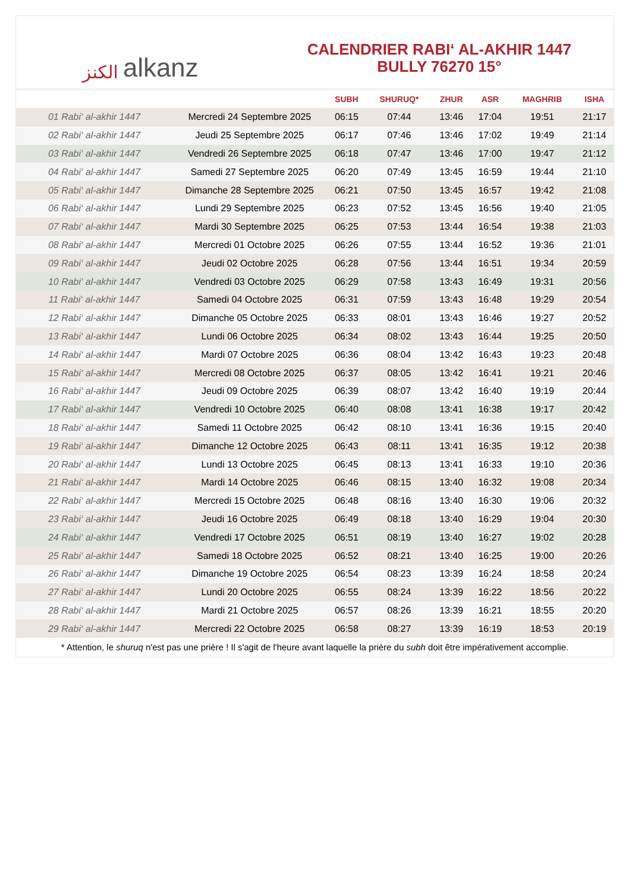الكنز alkanz
CALENDRIER RABI‘ AL-AKHIR 1447
BULLY 76270 15°
| | | SUBH | SHURUQ* | ZHUR | ASR | MAGHRIB | ISHA |
| --- | --- | --- | --- | --- | --- | --- | --- |
| 01 Rabi‘ al-akhir 1447 | Mercredi 24 Septembre 2025 | 06:15 | 07:44 | 13:46 | 17:04 | 19:51 | 21:17 |
| 02 Rabi‘ al-akhir 1447 | Jeudi 25 Septembre 2025 | 06:17 | 07:46 | 13:46 | 17:02 | 19:49 | 21:14 |
| 03 Rabi‘ al-akhir 1447 | Vendredi 26 Septembre 2025 | 06:18 | 07:47 | 13:46 | 17:00 | 19:47 | 21:12 |
| 04 Rabi‘ al-akhir 1447 | Samedi 27 Septembre 2025 | 06:20 | 07:49 | 13:45 | 16:59 | 19:44 | 21:10 |
| 05 Rabi‘ al-akhir 1447 | Dimanche 28 Septembre 2025 | 06:21 | 07:50 | 13:45 | 16:57 | 19:42 | 21:08 |
| 06 Rabi‘ al-akhir 1447 | Lundi 29 Septembre 2025 | 06:23 | 07:52 | 13:45 | 16:56 | 19:40 | 21:05 |
| 07 Rabi‘ al-akhir 1447 | Mardi 30 Septembre 2025 | 06:25 | 07:53 | 13:44 | 16:54 | 19:38 | 21:03 |
| 08 Rabi‘ al-akhir 1447 | Mercredi 01 Octobre 2025 | 06:26 | 07:55 | 13:44 | 16:52 | 19:36 | 21:01 |
| 09 Rabi‘ al-akhir 1447 | Jeudi 02 Octobre 2025 | 06:28 | 07:56 | 13:44 | 16:51 | 19:34 | 20:59 |
| 10 Rabi‘ al-akhir 1447 | Vendredi 03 Octobre 2025 | 06:29 | 07:58 | 13:43 | 16:49 | 19:31 | 20:56 |
| 11 Rabi‘ al-akhir 1447 | Samedi 04 Octobre 2025 | 06:31 | 07:59 | 13:43 | 16:48 | 19:29 | 20:54 |
| 12 Rabi‘ al-akhir 1447 | Dimanche 05 Octobre 2025 | 06:33 | 08:01 | 13:43 | 16:46 | 19:27 | 20:52 |
| 13 Rabi‘ al-akhir 1447 | Lundi 06 Octobre 2025 | 06:34 | 08:02 | 13:43 | 16:44 | 19:25 | 20:50 |
| 14 Rabi‘ al-akhir 1447 | Mardi 07 Octobre 2025 | 06:36 | 08:04 | 13:42 | 16:43 | 19:23 | 20:48 |
| 15 Rabi‘ al-akhir 1447 | Mercredi 08 Octobre 2025 | 06:37 | 08:05 | 13:42 | 16:41 | 19:21 | 20:46 |
| 16 Rabi‘ al-akhir 1447 | Jeudi 09 Octobre 2025 | 06:39 | 08:07 | 13:42 | 16:40 | 19:19 | 20:44 |
| 17 Rabi‘ al-akhir 1447 | Vendredi 10 Octobre 2025 | 06:40 | 08:08 | 13:41 | 16:38 | 19:17 | 20:42 |
| 18 Rabi‘ al-akhir 1447 | Samedi 11 Octobre 2025 | 06:42 | 08:10 | 13:41 | 16:36 | 19:15 | 20:40 |
| 19 Rabi‘ al-akhir 1447 | Dimanche 12 Octobre 2025 | 06:43 | 08:11 | 13:41 | 16:35 | 19:12 | 20:38 |
| 20 Rabi‘ al-akhir 1447 | Lundi 13 Octobre 2025 | 06:45 | 08:13 | 13:41 | 16:33 | 19:10 | 20:36 |
| 21 Rabi‘ al-akhir 1447 | Mardi 14 Octobre 2025 | 06:46 | 08:15 | 13:40 | 16:32 | 19:08 | 20:34 |
| 22 Rabi‘ al-akhir 1447 | Mercredi 15 Octobre 2025 | 06:48 | 08:16 | 13:40 | 16:30 | 19:06 | 20:32 |
| 23 Rabi‘ al-akhir 1447 | Jeudi 16 Octobre 2025 | 06:49 | 08:18 | 13:40 | 16:29 | 19:04 | 20:30 |
| 24 Rabi‘ al-akhir 1447 | Vendredi 17 Octobre 2025 | 06:51 | 08:19 | 13:40 | 16:27 | 19:02 | 20:28 |
| 25 Rabi‘ al-akhir 1447 | Samedi 18 Octobre 2025 | 06:52 | 08:21 | 13:40 | 16:25 | 19:00 | 20:26 |
| 26 Rabi‘ al-akhir 1447 | Dimanche 19 Octobre 2025 | 06:54 | 08:23 | 13:39 | 16:24 | 18:58 | 20:24 |
| 27 Rabi‘ al-akhir 1447 | Lundi 20 Octobre 2025 | 06:55 | 08:24 | 13:39 | 16:22 | 18:56 | 20:22 |
| 28 Rabi‘ al-akhir 1447 | Mardi 21 Octobre 2025 | 06:57 | 08:26 | 13:39 | 16:21 | 18:55 | 20:20 |
| 29 Rabi‘ al-akhir 1447 | Mercredi 22 Octobre 2025 | 06:58 | 08:27 | 13:39 | 16:19 | 18:53 | 20:19 |
* Attention, le shuruq n'est pas une prière ! Il s'agit de l'heure avant laquelle la prière du subh doit être impérativement accomplie.